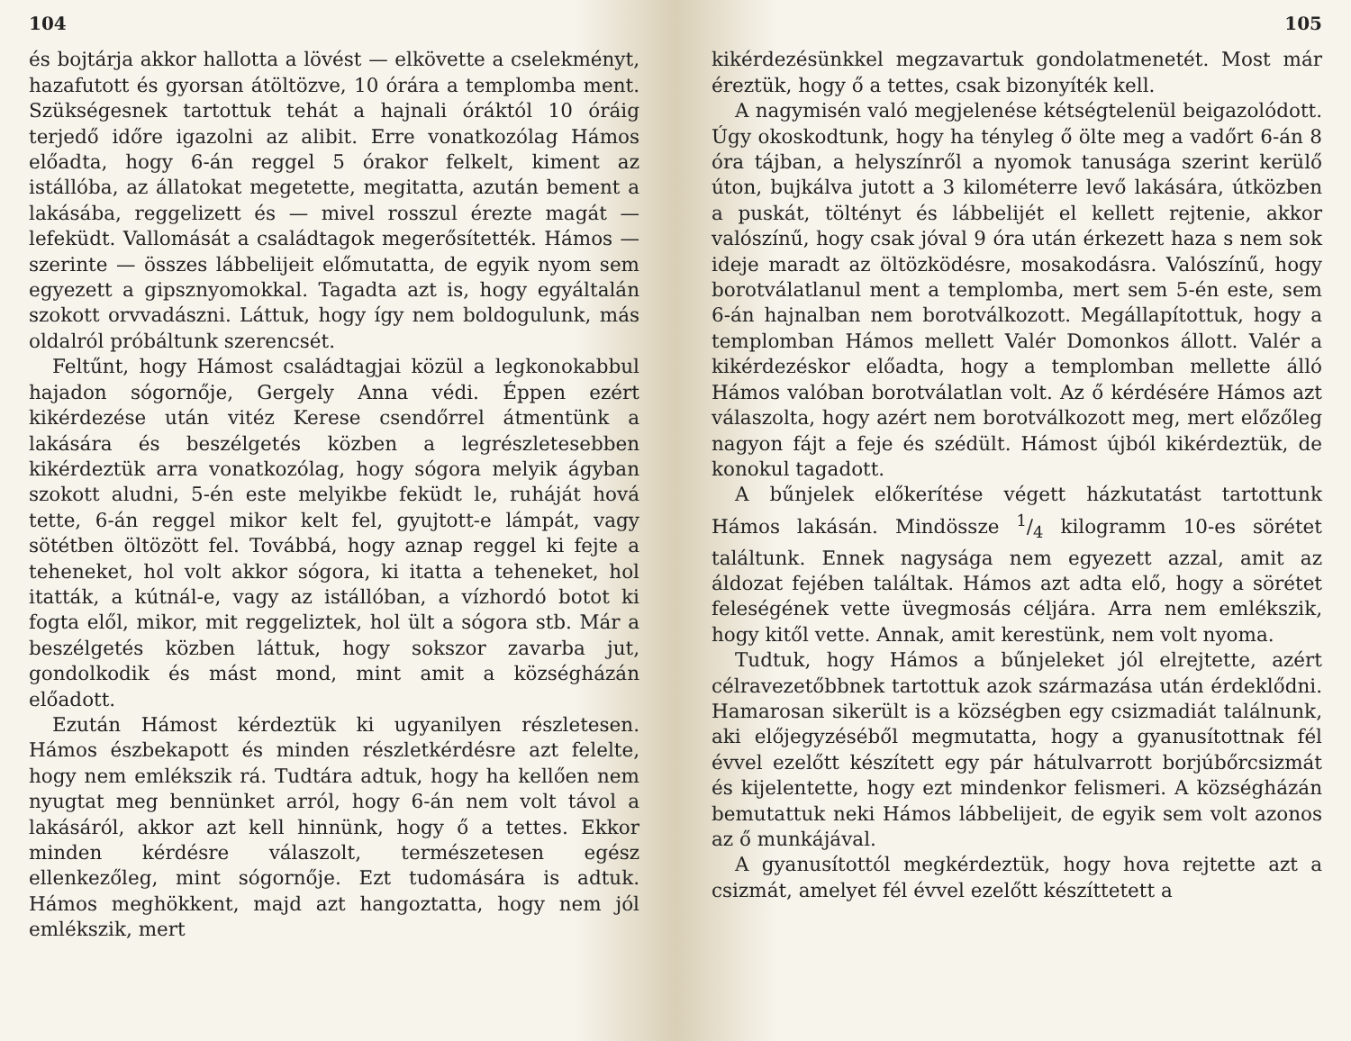104
és bojtárja akkor hallotta a lövést — elkövette a cselekményt, hazafutott és gyorsan átöltözve, 10 órára a templomba ment. Szükségesnek tartottuk tehát a hajnali óráktól 10 óráig terjedő időre igazolni az alibit. Erre vonatkozólag Hámos előadta, hogy 6-án reggel 5 órakor felkelt, kiment az istállóba, az állatokat megetette, megitatta, azután bement a lakásába, reggelizett és — mivel rosszul érezte magát — lefeküdt. Vallomását a családtagok megerősítették. Hámos — szerinte — összes lábbelijeit előmutatta, de egyik nyom sem egyezett a gipsznyomokkal. Tagadta azt is, hogy egyáltalán szokott orvvadászni. Láttuk, hogy így nem boldogulunk, más oldalról próbáltunk szerencsét.
Feltűnt, hogy Hámost családtagjai közül a legkonokabbul hajadon sógornője, Gergely Anna védi. Éppen ezért kikérdezése után vitéz Kerese csendőrrel átmentünk a lakására és beszélgetés közben a legrészletesebben kikérdeztük arra vonatkozólag, hogy sógora melyik ágyban szokott aludni, 5-én este melyikbe feküdt le, ruháját hová tette, 6-án reggel mikor kelt fel, gyujtott-e lámpát, vagy sötétben öltözött fel. Továbbá, hogy aznap reggel ki fejte a teheneket, hol volt akkor sógora, ki itatta a teheneket, hol itatták, a kútnál-e, vagy az istállóban, a vízhordó botot ki fogta elől, mikor, mit reggeliztek, hol ült a sógora stb. Már a beszélgetés közben láttuk, hogy sokszor zavarba jut, gondolkodik és mást mond, mint amit a községházán előadott.
Ezután Hámost kérdeztük ki ugyanilyen részletesen. Hámos észbekapott és minden részletkérdésre azt felelte, hogy nem emlékszik rá. Tudtára adtuk, hogy ha kellően nem nyugtat meg bennünket arról, hogy 6-án nem volt távol a lakásáról, akkor azt kell hinnünk, hogy ő a tettes. Ekkor minden kérdésre válaszolt, természetesen egész ellenkezőleg, mint sógornője. Ezt tudomására is adtuk. Hámos meghökkent, majd azt hangoztatta, hogy nem jól emlékszik, mert
105
kikérdezésünkkel megzavartuk gondolatmenetét. Most már éreztük, hogy ő a tettes, csak bizonyíték kell.
A nagymisén való megjelenése kétségtelenül beigazolódott. Úgy okoskodtunk, hogy ha tényleg ő ölte meg a vadőrt 6-án 8 óra tájban, a helyszínről a nyomok tanusága szerint kerülő úton, bujkálva jutott a 3 kilométerre levő lakására, útközben a puskát, töltényt és lábbelijét el kellett rejtenie, akkor valószínű, hogy csak jóval 9 óra után érkezett haza s nem sok ideje maradt az öltözködésre, mosakodásra. Valószínű, hogy borotválatlanul ment a templomba, mert sem 5-én este, sem 6-án hajnalban nem borotválkozott. Megállapítottuk, hogy a templomban Hámos mellett Valér Domonkos állott. Valér a kikérdezéskor előadta, hogy a templomban mellette álló Hámos valóban borotválatlan volt. Az ő kérdésére Hámos azt válaszolta, hogy azért nem borotválkozott meg, mert előzőleg nagyon fájt a feje és szédült. Hámost újból kikérdeztük, de konokul tagadott.
A bűnjelek előkerítése végett házkutatást tartottunk Hámos lakásán. Mindössze 1/4 kilogramm 10-es sörétet találtunk. Ennek nagysága nem egyezett azzal, amit az áldozat fejében találtak. Hámos azt adta elő, hogy a sörétet feleségének vette üvegmosás céljára. Arra nem emlékszik, hogy kitől vette. Annak, amit kerestünk, nem volt nyoma.
Tudtuk, hogy Hámos a bűnjeleket jól elrejtette, azért célravezetőbbnek tartottuk azok származása után érdeklődni. Hamarosan sikerült is a községben egy csizmadiát találnunk, aki előjegyzéséből megmutatta, hogy a gyanusítottnak fél évvel ezelőtt készített egy pár hátulvarrott borjúbőrcsizmát és kijelentette, hogy ezt mindenkor felismeri. A községházán bemutattuk neki Hámos lábbelijeit, de egyik sem volt azonos az ő munkájával.
A gyanusítottól megkérdeztük, hogy hova rejtette azt a csizmát, amelyet fél évvel ezelőtt készíttetett a